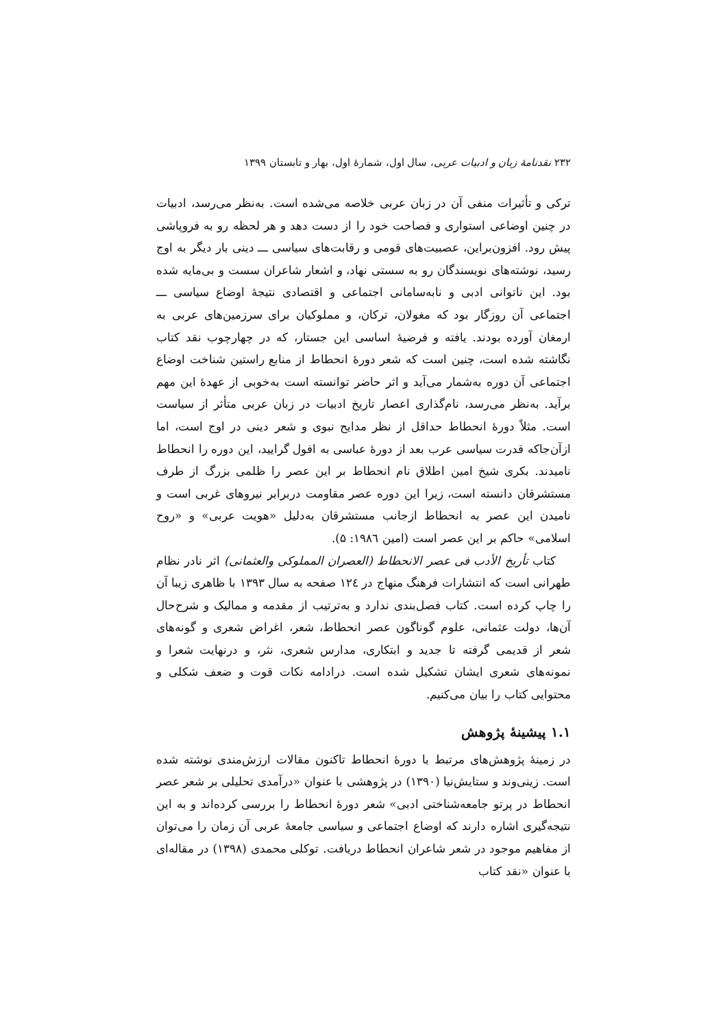۲۳۲ نقدنامهٔ زبان و ادبیات عربی، سال اول، شمارهٔ اول، بهار و تابستان ۱۳۹۹
ترکی و تأثیرات منفی آن در زبان عربی خلاصه می‌شده است. به‌نظر می‌رسد، ادبیات در چنین اوضاعی استواری و فصاحت خود را از دست دهد و هر لحظه رو به فروپاشی پیش رود. افزون‌براین، عصبیت‌های قومی و رقابت‌های سیاسی ـــ دینی بار دیگر به اوج رسید، نوشته‌های نویسندگان رو به سستی نهاد، و اشعار شاعران سست و بی‌مایه شده بود. این ناتوانی ادبی و نابه‌سامانی اجتماعی و اقتصادی نتیجهٔ اوضاع سیاسی ـــ اجتماعی آن روزگار بود که مغولان، ترکان، و مملوکیان برای سرزمین‌های عربی به ارمغان آورده بودند. یافته و فرضیهٔ اساسی این جستار، که در چهارچوب نقد کتاب نگاشته شده است، چنین است که شعر دورهٔ انحطاط از منابع راستین شناخت اوضاع اجتماعی آن دوره به‌شمار می‌آید و اثر حاضر توانسته است به‌خوبی از عهدهٔ این مهم برآید. به‌نظر می‌رسد، نام‌گذاری اعصار تاریخ ادبیات در زبان عربی متأثر از سیاست است. مثلاً دورهٔ انحطاط حداقل از نظر مدایح نبوی و شعر دینی در اوج است، اما ازآن‌جاکه قدرت سیاسی عرب بعد از دورهٔ عباسی به افول گرایید، این دوره را انحطاط نامیدند. بکری شیخ امین اطلاق نام انحطاط بر این عصر را ظلمی بزرگ از طرف مستشرقان دانسته است، زیرا این دوره عصر مقاومت دربرابر نیروهای غربی است و نامیدن این عصر به انحطاط ازجانب مستشرقان به‌دلیل «هویت عربی» و «روح اسلامی» حاکم بر این عصر است (امین ۱۹۸٦: ۵).
کتاب تأریخ الأدب فی عصر الانحطاط (العصران المملوکی والعثمانی) اثر نادر نظام طهرانی است که انتشارات فرهنگ منهاج در ۱۲٤ صفحه به سال ۱۳۹۳ با ظاهری زیبا آن را چاپ کرده است. کتاب فصل‌بندی ندارد و به‌ترتیب از مقدمه و ممالیک و شرح‌حال آن‌ها، دولت عثمانی، علوم گوناگون عصر انحطاط، شعر، اغراض شعری و گونه‌های شعر از قدیمی گرفته تا جدید و ابتکاری، مدارس شعری، نثر، و درنهایت شعرا و نمونه‌های شعری ایشان تشکیل شده است. درادامه نکات قوت و ضعف شکلی و محتوایی کتاب را بیان می‌کنیم.
۱.۱ پیشینهٔ پژوهش
در زمینهٔ پژوهش‌های مرتبط با دورهٔ انحطاط تاکنون مقالات ارزش‌مندی نوشته شده است. زینی‌وند و ستایش‌نیا (۱۳۹۰) در پژوهشی با عنوان «درآمدی تحلیلی بر شعر عصر انحطاط در پرتو جامعه‌شناختی ادبی» شعر دورهٔ انحطاط را بررسی کرده‌اند و به این نتیجه‌گیری اشاره دارند که اوضاع اجتماعی و سیاسی جامعهٔ عربی آن زمان را می‌توان از مفاهیم موجود در شعر شاعران انحطاط دریافت. توکلی محمدی (۱۳۹۸) در مقاله‌ای با عنوان «نقد کتاب